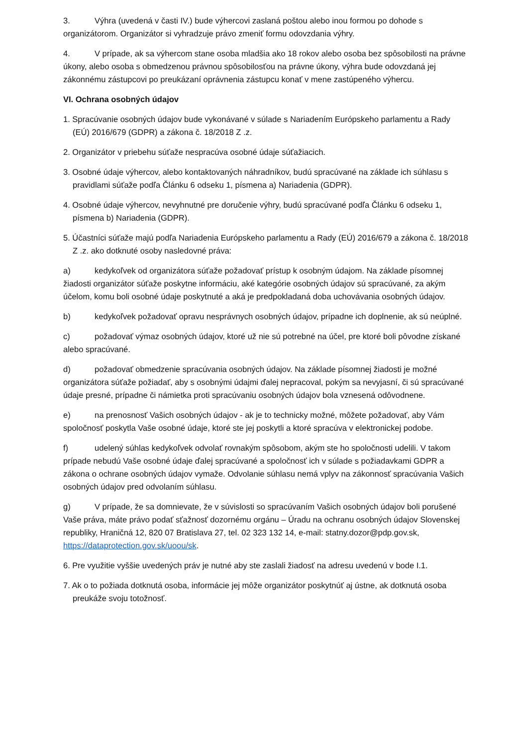3. Výhra (uvedená v časti IV.) bude výhercovi zaslaná poštou alebo inou formou po dohode s organizátorom. Organizátor si vyhradzuje právo zmeniť formu odovzdania výhry.
4. V prípade, ak sa výhercom stane osoba mladšia ako 18 rokov alebo osoba bez spôsobilosti na právne úkony, alebo osoba s obmedzenou právnou spôsobilosťou na právne úkony, výhra bude odovzdaná jej zákonnému zástupcovi po preukázaní oprávnenia zástupcu konať v mene zastúpeného výhercu.
VI. Ochrana osobných údajov
1. Spracúvanie osobných údajov bude vykonávané v súlade s Nariadením Európskeho parlamentu a Rady (EÚ) 2016/679 (GDPR) a zákona č. 18/2018 Z .z.
2. Organizátor v priebehu súťaže nespracúva osobné údaje súťažiacich.
3. Osobné údaje výhercov, alebo kontaktovaných náhradníkov, budú spracúvané na základe ich súhlasu s pravidlami súťaže podľa Článku 6 odseku 1, písmena a) Nariadenia (GDPR).
4. Osobné údaje výhercov, nevyhnutné pre doručenie výhry, budú spracúvané podľa Článku 6 odseku 1, písmena b) Nariadenia (GDPR).
5. Účastníci súťaže majú podľa Nariadenia Európskeho parlamentu a Rady (EÚ) 2016/679 a zákona č. 18/2018 Z .z. ako dotknuté osoby nasledovné práva:
a) kedykoľvek od organizátora súťaže požadovať prístup k osobným údajom. Na základe písomnej žiadosti organizátor súťaže poskytne informáciu, aké kategórie osobných údajov sú spracúvané, za akým účelom, komu boli osobné údaje poskytnuté a aká je predpokladaná doba uchovávania osobných údajov.
b) kedykoľvek požadovať opravu nesprávnych osobných údajov, prípadne ich doplnenie, ak sú neúplné.
c) požadovať výmaz osobných údajov, ktoré už nie sú potrebné na účel, pre ktoré boli pôvodne získané alebo spracúvané.
d) požadovať obmedzenie spracúvania osobných údajov. Na základe písomnej žiadosti je možné organizátora súťaže požiadať, aby s osobnými údajmi ďalej nepracoval, pokým sa nevyjasní, či sú spracúvané údaje presné, prípadne či námietka proti spracúvaniu osobných údajov bola vznesená odôvodnene.
e) na prenosnosť Vašich osobných údajov - ak je to technicky možné, môžete požadovať, aby Vám spoločnosť poskytla Vaše osobné údaje, ktoré ste jej poskytli a ktoré spracúva v elektronickej podobe.
f) udelený súhlas kedykoľvek odvolať rovnakým spôsobom, akým ste ho spoločnosti udelili. V takom prípade nebudú Vaše osobné údaje ďalej spracúvané a spoločnosť ich v súlade s požiadavkami GDPR a zákona o ochrane osobných údajov vymaže. Odvolanie súhlasu nemá vplyv na zákonnosť spracúvania Vašich osobných údajov pred odvolaním súhlasu.
g) V prípade, že sa domnievate, že v súvislosti so spracúvaním Vašich osobných údajov boli porušené Vaše práva, máte právo podať sťažnosť dozornému orgánu – Úradu na ochranu osobných údajov Slovenskej republiky, Hraničná 12, 820 07 Bratislava 27, tel. 02 323 132 14, e-mail: statny.dozor@pdp.gov.sk, https://dataprotection.gov.sk/uoou/sk.
6. Pre využitie vyššie uvedených práv je nutné aby ste zaslali žiadosť na adresu uvedenú v bode I.1.
7. Ak o to požiada dotknutá osoba, informácie jej môže organizátor poskytnúť aj ústne, ak dotknutá osoba preukáže svoju totožnosť.